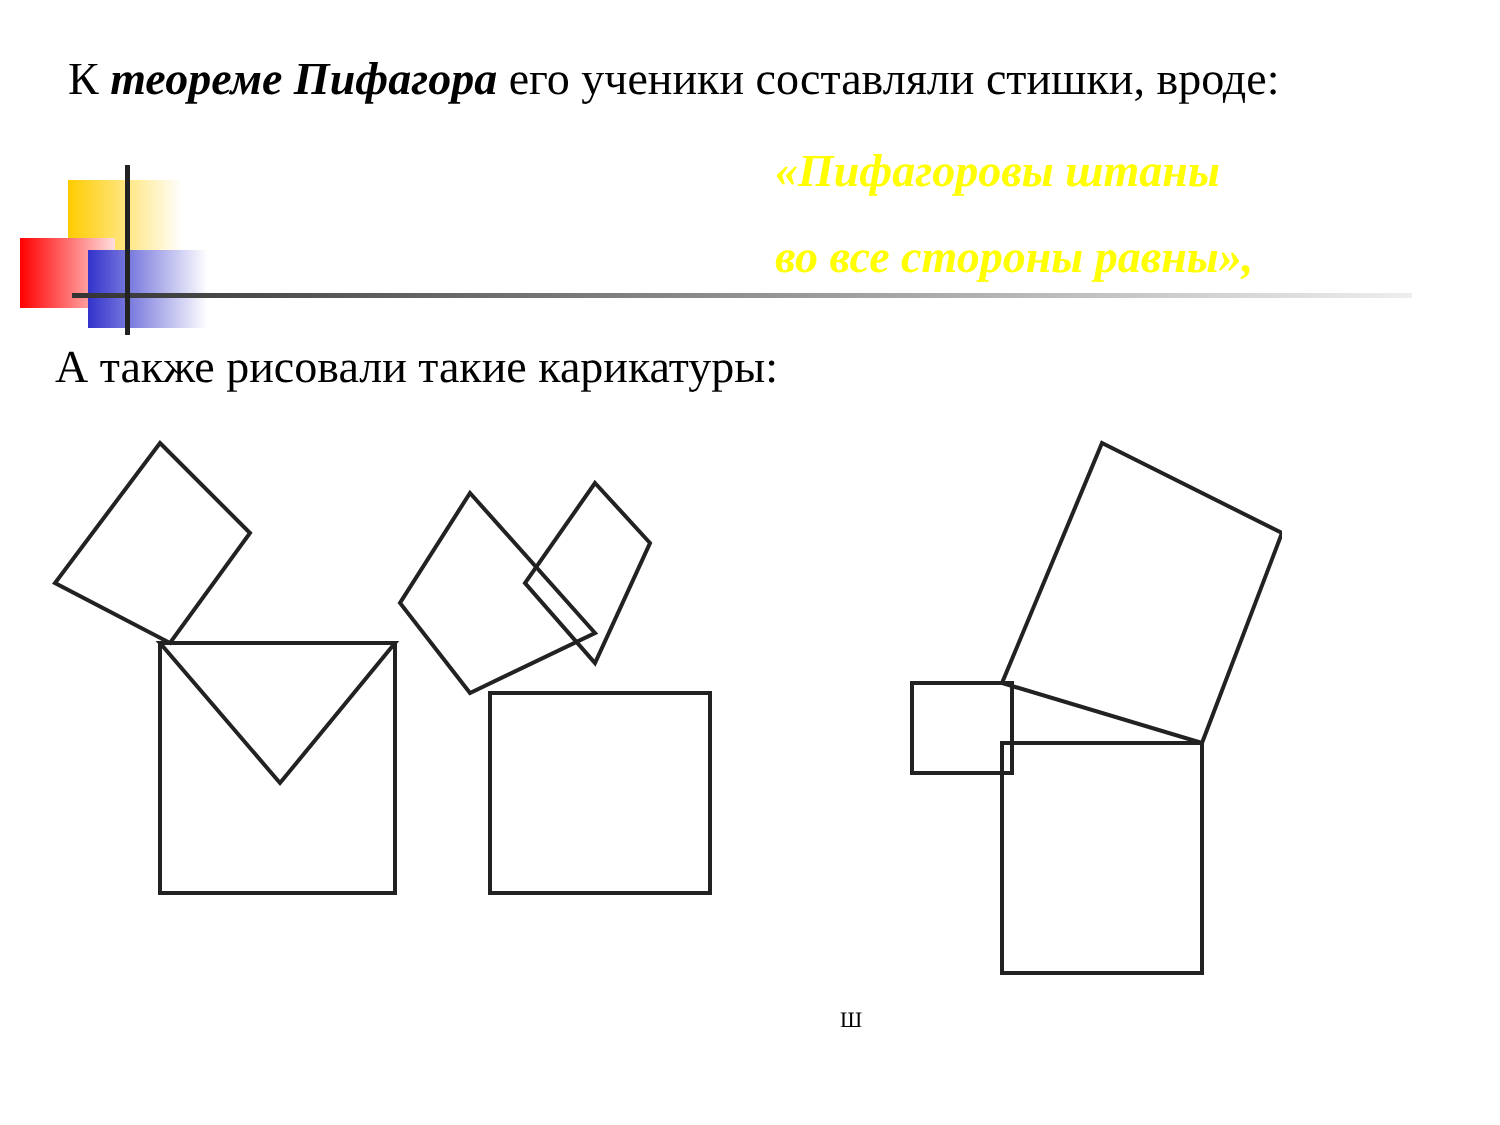К теореме Пифагора его ученики составляли стишки, вроде:
«Пифагоровы штаны
во все стороны равны»,
А также рисовали такие карикатуры:
Ш